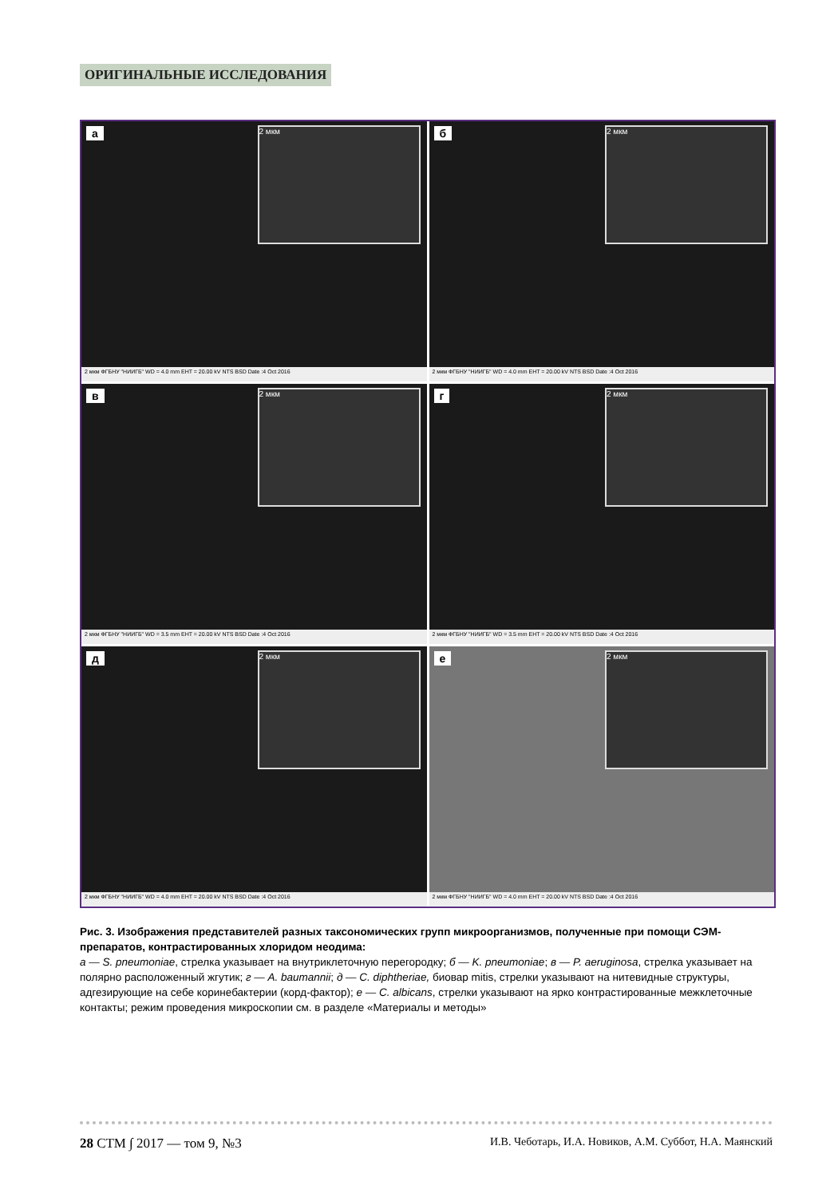ОРИГИНАЛЬНЫЕ ИССЛЕДОВАНИЯ
а 2 мкм
2 мкм ФГБНУ "НИИГБ" WD = 4.0 mm EHT = 20.00 kV NTS BSD Date :4 Oct 2016
б 2 мкм
2 мкм ФГБНУ "НИИГБ" WD = 4.0 mm EHT = 20.00 kV NTS BSD Date :4 Oct 2016
в 2 мкм
2 мкм ФГБНУ "НИИГБ" WD = 3.5 mm EHT = 20.00 kV NTS BSD Date :4 Oct 2016
г 2 мкм
2 мкм ФГБНУ "НИИГБ" WD = 3.5 mm EHT = 20.00 kV NTS BSD Date :4 Oct 2016
д 2 мкм
2 мкм ФГБНУ "НИИГБ" WD = 4.0 mm EHT = 20.00 kV NTS BSD Date :4 Oct 2016
е 2 мкм
2 мкм ФГБНУ "НИИГБ" WD = 4.0 mm EHT = 20.00 kV NTS BSD Date :4 Oct 2016
Рис. 3. Изображения представителей разных таксономических групп микроорганизмов, полученные при помощи СЭМ-препаратов, контрастированных хлоридом неодима:
а — S. pneumoniae, стрелка указывает на внутриклеточную перегородку; б — K. pneumoniae; в — P. aeruginosa, стрелка указывает на полярно расположенный жгутик; г — A. baumannii; д — C. diphtheriae, биовар mitis, стрелки указывают на нитевидные структуры, адгезирующие на себе коринебактерии (корд-фактор); е — C. albicans, стрелки указывают на ярко контрастированные межклеточные контакты; режим проведения микроскопии см. в разделе «Материалы и методы»
28 СТМ ∫ 2017 — том 9, №3 И.В. Чеботарь, И.А. Новиков, А.М. Суббот, Н.А. Маянский